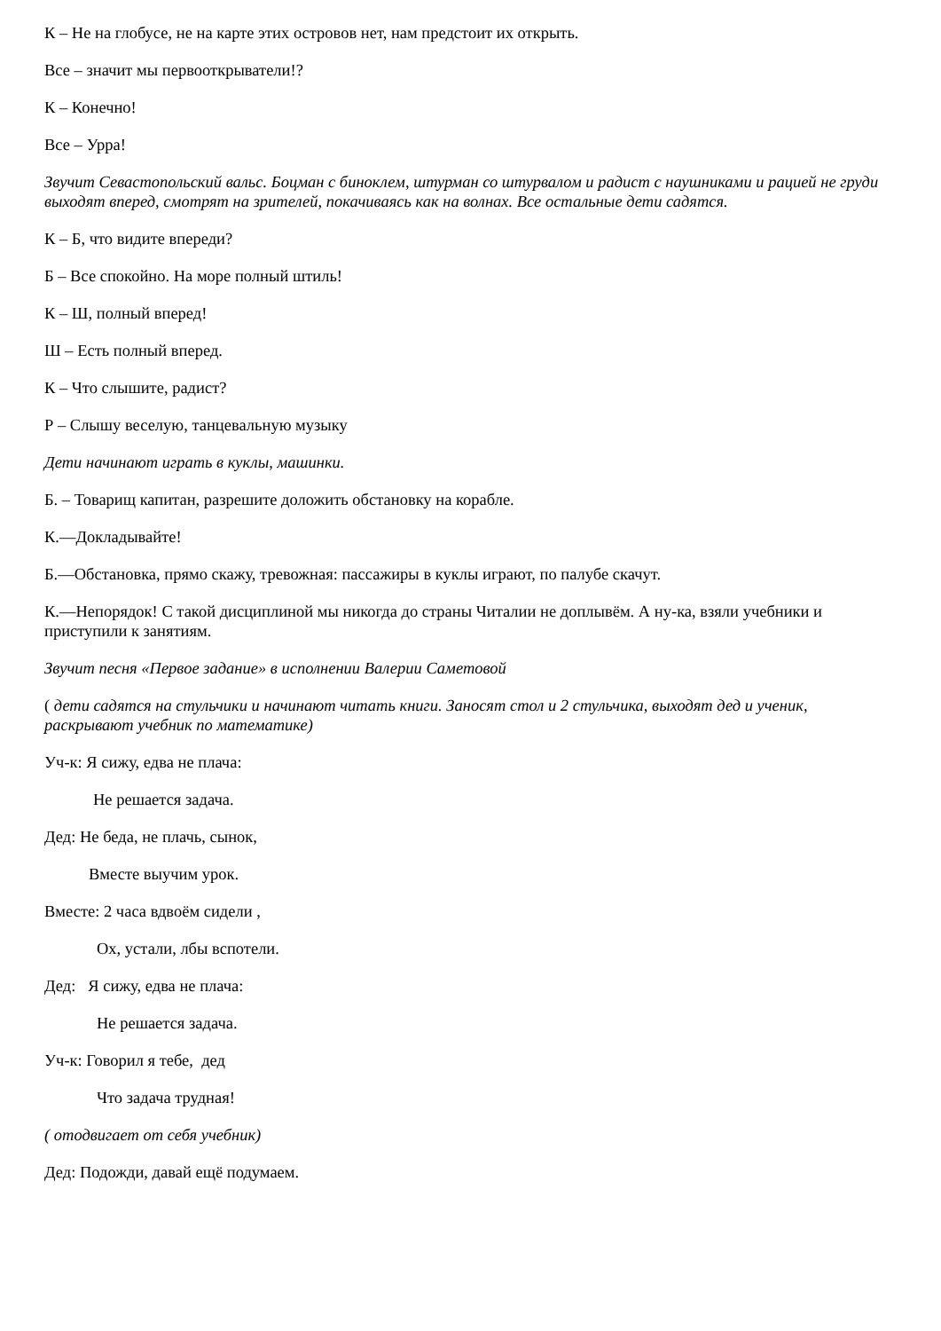К – Не на глобусе, не на карте этих островов нет, нам предстоит их открыть.
Все – значит мы первооткрыватели!?
К – Конечно!
Все – Урра!
Звучит Севастопольский вальс. Боцман с биноклем, штурман со штурвалом и радист с наушниками и рацией не груди выходят вперед, смотрят на зрителей, покачиваясь как на волнах. Все остальные дети садятся.
К – Б, что видите впереди?
Б – Все спокойно. На море полный штиль!
К – Ш, полный вперед!
Ш – Есть полный вперед.
К – Что слышите, радист?
Р – Слышу веселую, танцевальную музыку
Дети начинают играть в куклы, машинки.
Б. – Товарищ капитан, разрешите доложить обстановку на корабле.
К.—Докладывайте!
Б.—Обстановка, прямо скажу, тревожная: пассажиры в куклы играют, по палубе скачут.
К.—Непорядок! С такой дисциплиной мы никогда до страны Читалии не доплывём. А ну-ка, взяли учебники и приступили к занятиям.
Звучит песня «Первое задание» в исполнении Валерии Саметовой
( дети садятся на стульчики и начинают читать книги. Заносят стол и 2 стульчика, выходят дед и ученик, раскрывают учебник по математике)
Уч-к: Я сижу, едва не плача:
Не решается задача.
Дед: Не беда, не плачь, сынок,
Вместе выучим урок.
Вместе: 2 часа вдвоём сидели ,
Ох, устали, лбы вспотели.
Дед: Я сижу, едва не плача:
Не решается задача.
Уч-к: Говорил я тебе, дед
Что задача трудная!
( отодвигает от себя учебник)
Дед: Подожди, давай ещё подумаем.